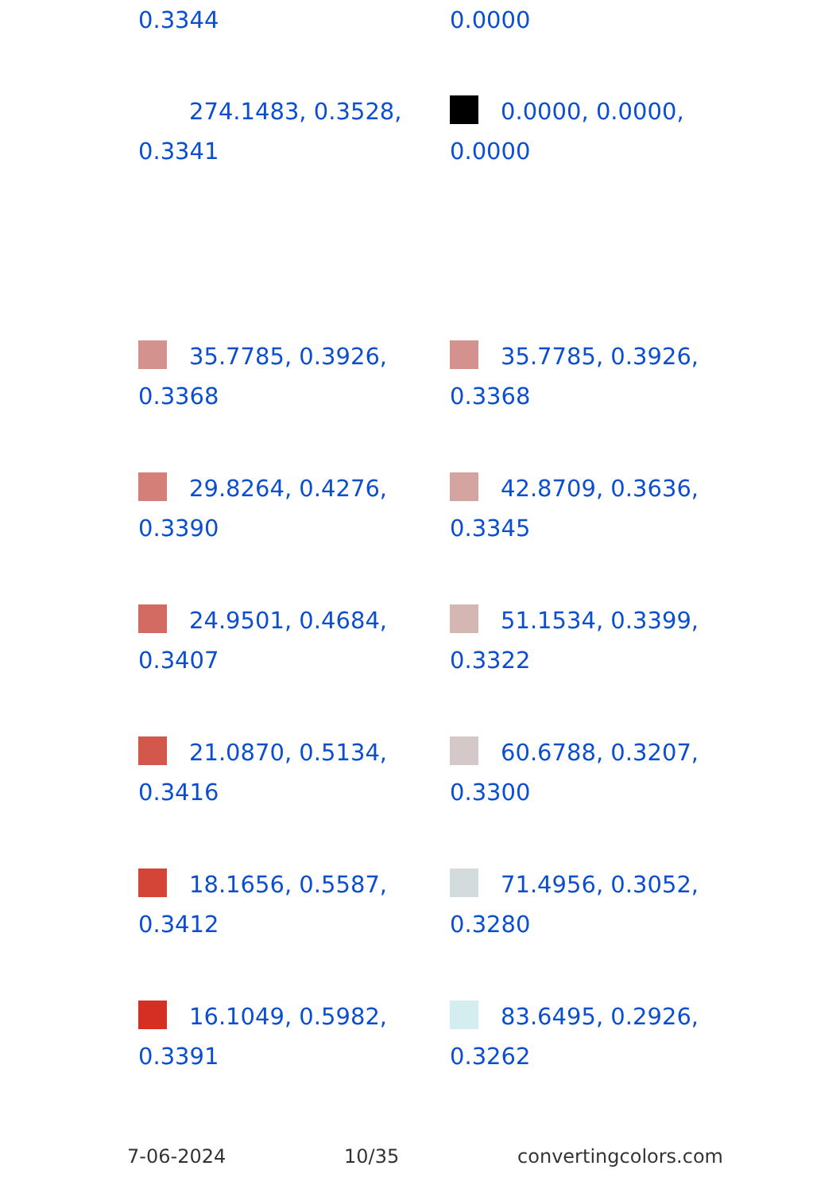0.3344 0.0000
274.1483, 0.3528, 0.3341
0.0000, 0.0000, 0.0000
35.7785, 0.3926, 0.3368
35.7785, 0.3926, 0.3368
29.8264, 0.4276, 0.3390
42.8709, 0.3636, 0.3345
24.9501, 0.4684, 0.3407
51.1534, 0.3399, 0.3322
21.0870, 0.5134, 0.3416
60.6788, 0.3207, 0.3300
18.1656, 0.5587, 0.3412
71.4956, 0.3052, 0.3280
16.1049, 0.5982, 0.3391
83.6495, 0.2926, 0.3262
7-06-2024 10/35 convertingcolors.com